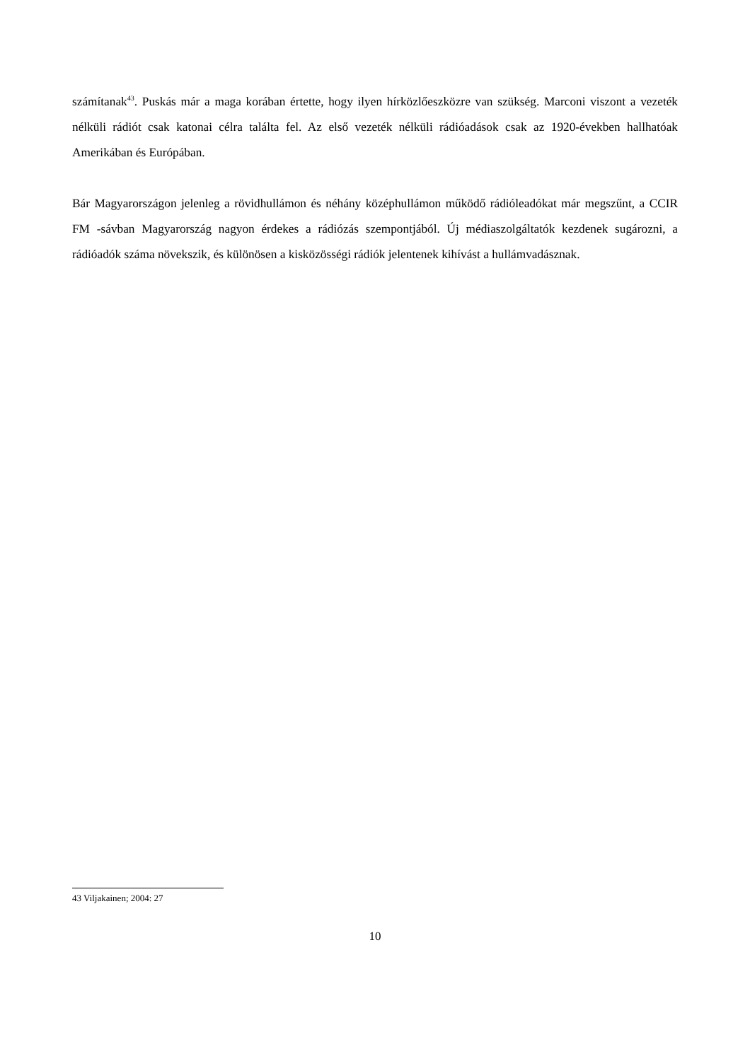számítanak<sup>43</sup>. Puskás már a maga korában értette, hogy ilyen hírközlőeszközre van szükség. Marconi viszont a vezeték nélküli rádiót csak katonai célra találta fel. Az első vezeték nélküli rádióadások csak az 1920-években hallhatóak Amerikában és Európában.
Bár Magyarországon jelenleg a rövidhullámon és néhány középhullámon működő rádióleadókat már megszűnt, a CCIR FM -sávban Magyarország nagyon érdekes a rádiózás szempontjából. Új médiaszolgáltatók kezdenek sugározni, a rádióadók száma növekszik, és különösen a kisközösségi rádiók jelentenek kihívást a hullámvadásznak.
43 Viljakainen; 2004: 27
10